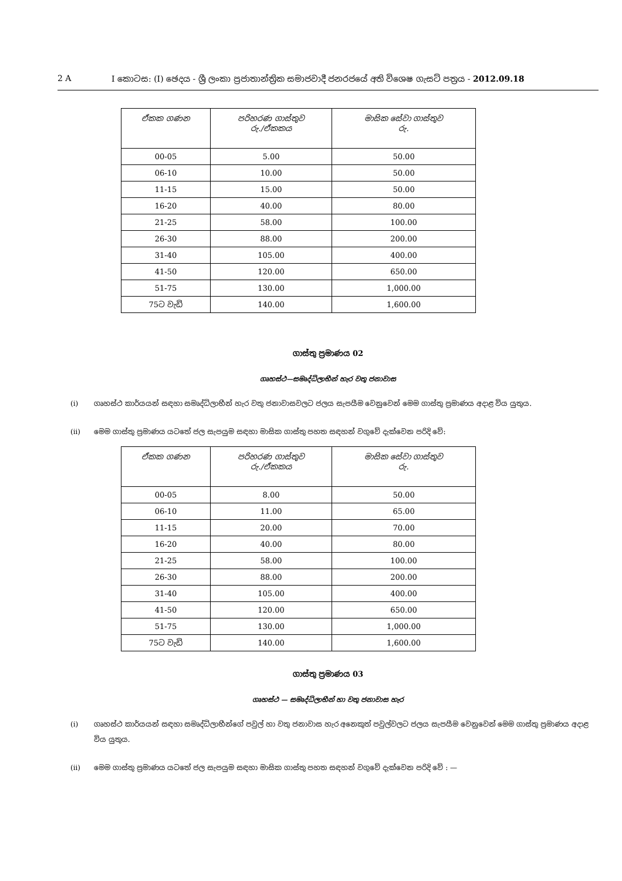2 A I කොටස: (I) ඡෙදය - ශ්‍රී ලංකා ප්‍රජාතාන්ත්‍රික සමාජවාදී ජනරජයේ අති විශෙෂ ගැසට් පත්‍රය - 2012.09.18
| ඒකක ගණන | පරිහරණ ගාස්තුව රු./ඒකකය | මාසික සේවා ගාස්තුව රු. |
| --- | --- | --- |
| 00-05 | 5.00 | 50.00 |
| 06-10 | 10.00 | 50.00 |
| 11-15 | 15.00 | 50.00 |
| 16-20 | 40.00 | 80.00 |
| 21-25 | 58.00 | 100.00 |
| 26-30 | 88.00 | 200.00 |
| 31-40 | 105.00 | 400.00 |
| 41-50 | 120.00 | 650.00 |
| 51-75 | 130.00 | 1,000.00 |
| 75ට වැඩි | 140.00 | 1,600.00 |
ගාස්තු ප්‍රමාණය 02
ගෘහස්ථ—සමෘද්ධිලාභීන් හැර වතු ජනාවාස
(i) ගෘහස්ථ කාර්යයන් සඳහා සමෘද්ධිලාභීන් හැර වතු ජනාවාසවලට ජලය සැපයීම වෙනුවෙන් මෙම ගාස්තු ප්‍රමාණය අදාළ විය යුතුය.
(ii) මෙම ගාස්තු ප්‍රමාණය යටතේ ජල සැපයුම සඳහා මාසික ගාස්තු පහත සඳහන් වගුවේ දැක්වෙන පරිදි වේ:
| ඒකක ගණන | පරිහරණ ගාස්තුව රු./ඒකකය | මාසික සේවා ගාස්තුව රු. |
| --- | --- | --- |
| 00-05 | 8.00 | 50.00 |
| 06-10 | 11.00 | 65.00 |
| 11-15 | 20.00 | 70.00 |
| 16-20 | 40.00 | 80.00 |
| 21-25 | 58.00 | 100.00 |
| 26-30 | 88.00 | 200.00 |
| 31-40 | 105.00 | 400.00 |
| 41-50 | 120.00 | 650.00 |
| 51-75 | 130.00 | 1,000.00 |
| 75ට වැඩි | 140.00 | 1,600.00 |
ගාස්තු ප්‍රමාණය 03
ගෘහස්ථ — සමෘද්ධිලාභීන් හා වතු ජනාවාස හැර
(i) ගෘහස්ථ කාර්යයන් සඳහා සමෘද්ධිලාභීන්ගේ පවුල් හා වතු ජනාවාස හැර අනෙකුත් පවුල්වලට ජලය සැපයීම වෙනුවෙන් මෙම ගාස්තු ප්‍රමාණය අදාළ විය යුතුය.
(ii) මෙම ගාස්තු ප්‍රමාණය යටතේ ජල සැපයුම සඳහා මාසික ගාස්තු පහත සඳහන් වගුවේ දැක්වෙන පරිදි වේ : —